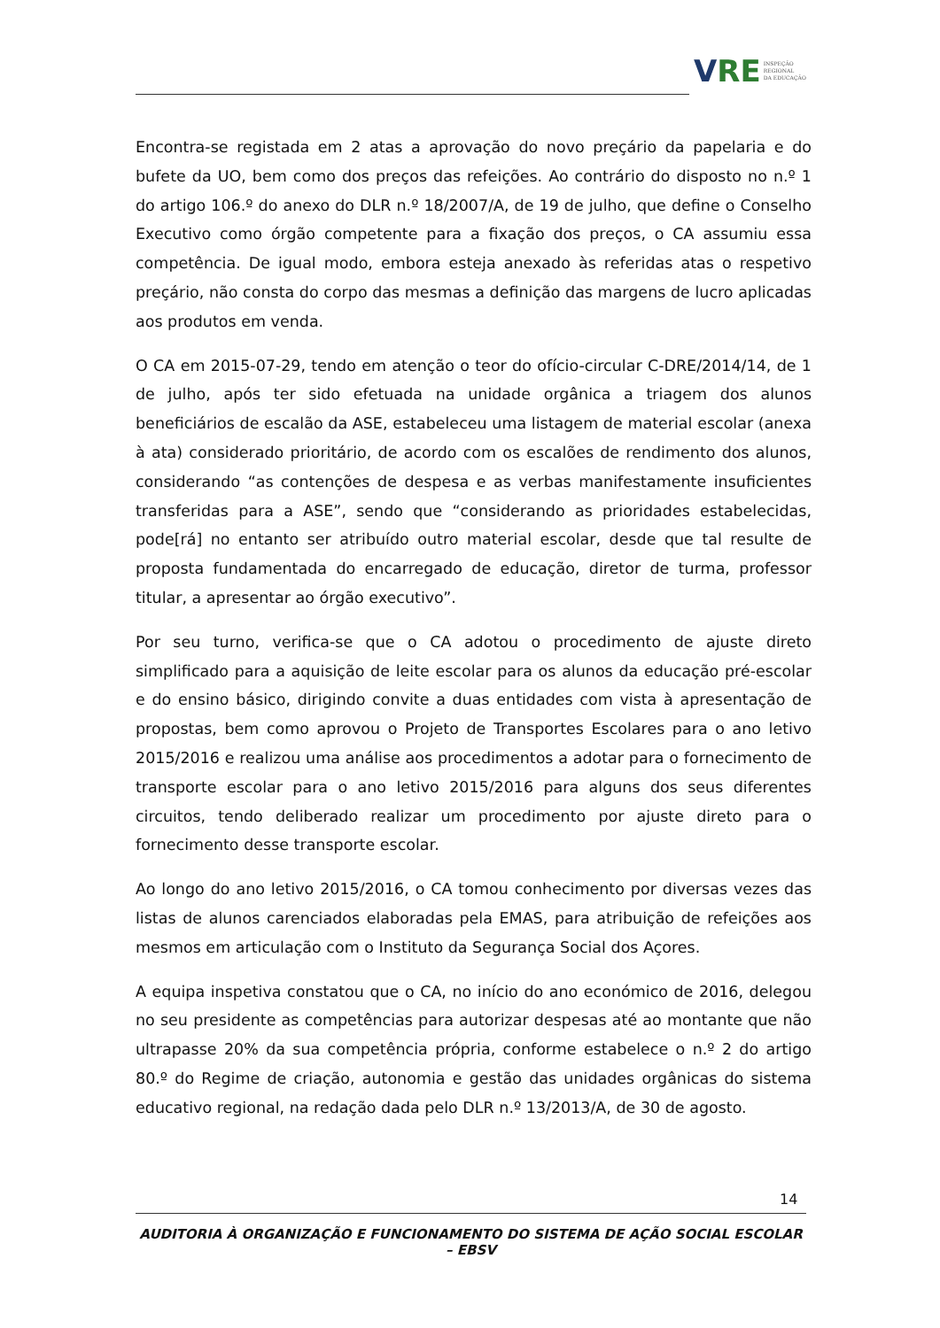V RE INSPEÇÃO
REGIONAL
DA EDUCAÇÃO
Encontra-se registada em 2 atas a aprovação do novo preçário da papelaria e do bufete da UO, bem como dos preços das refeições. Ao contrário do disposto no n.º 1 do artigo 106.º do anexo do DLR n.º 18/2007/A, de 19 de julho, que define o Conselho Executivo como órgão competente para a fixação dos preços, o CA assumiu essa competência. De igual modo, embora esteja anexado às referidas atas o respetivo preçário, não consta do corpo das mesmas a definição das margens de lucro aplicadas aos produtos em venda.
O CA em 2015-07-29, tendo em atenção o teor do ofício-circular C-DRE/2014/14, de 1 de julho, após ter sido efetuada na unidade orgânica a triagem dos alunos beneficiários de escalão da ASE, estabeleceu uma listagem de material escolar (anexa à ata) considerado prioritário, de acordo com os escalões de rendimento dos alunos, considerando “as contenções de despesa e as verbas manifestamente insuficientes transferidas para a ASE”, sendo que “considerando as prioridades estabelecidas, pode[rá] no entanto ser atribuído outro material escolar, desde que tal resulte de proposta fundamentada do encarregado de educação, diretor de turma, professor titular, a apresentar ao órgão executivo”.
Por seu turno, verifica-se que o CA adotou o procedimento de ajuste direto simplificado para a aquisição de leite escolar para os alunos da educação pré-escolar e do ensino básico, dirigindo convite a duas entidades com vista à apresentação de propostas, bem como aprovou o Projeto de Transportes Escolares para o ano letivo 2015/2016 e realizou uma análise aos procedimentos a adotar para o fornecimento de transporte escolar para o ano letivo 2015/2016 para alguns dos seus diferentes circuitos, tendo deliberado realizar um procedimento por ajuste direto para o fornecimento desse transporte escolar.
Ao longo do ano letivo 2015/2016, o CA tomou conhecimento por diversas vezes das listas de alunos carenciados elaboradas pela EMAS, para atribuição de refeições aos mesmos em articulação com o Instituto da Segurança Social dos Açores.
A equipa inspetiva constatou que o CA, no início do ano económico de 2016, delegou no seu presidente as competências para autorizar despesas até ao montante que não ultrapasse 20% da sua competência própria, conforme estabelece o n.º 2 do artigo 80.º do Regime de criação, autonomia e gestão das unidades orgânicas do sistema educativo regional, na redação dada pelo DLR n.º 13/2013/A, de 30 de agosto.
14
AUDITORIA À ORGANIZAÇÃO E FUNCIONAMENTO DO SISTEMA DE AÇÃO SOCIAL ESCOLAR – EBSV